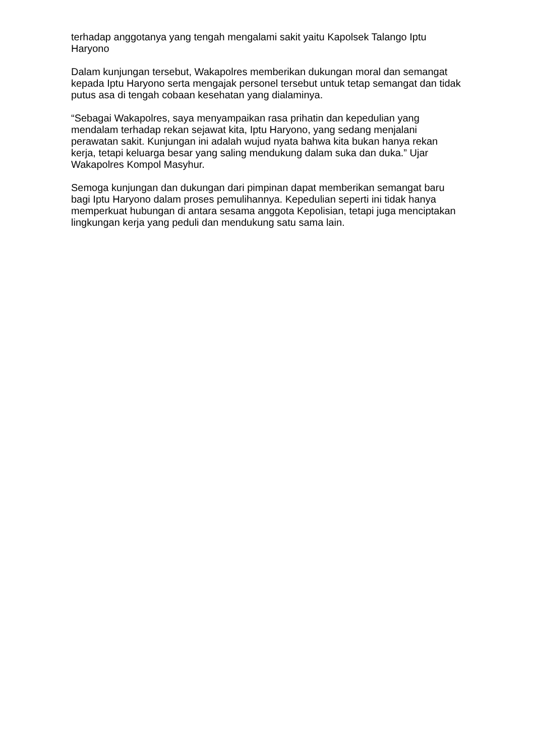terhadap anggotanya yang tengah mengalami sakit yaitu Kapolsek Talango Iptu Haryono
Dalam kunjungan tersebut, Wakapolres memberikan dukungan moral dan semangat kepada Iptu Haryono serta mengajak personel tersebut untuk tetap semangat dan tidak putus asa di tengah cobaan kesehatan yang dialaminya.
“Sebagai Wakapolres, saya menyampaikan rasa prihatin dan kepedulian yang mendalam terhadap rekan sejawat kita, Iptu Haryono, yang sedang menjalani perawatan sakit. Kunjungan ini adalah wujud nyata bahwa kita bukan hanya rekan kerja, tetapi keluarga besar yang saling mendukung dalam suka dan duka.” Ujar Wakapolres Kompol Masyhur.
Semoga kunjungan dan dukungan dari pimpinan dapat memberikan semangat baru bagi Iptu Haryono dalam proses pemulihannya. Kepedulian seperti ini tidak hanya memperkuat hubungan di antara sesama anggota Kepolisian, tetapi juga menciptakan lingkungan kerja yang peduli dan mendukung satu sama lain.